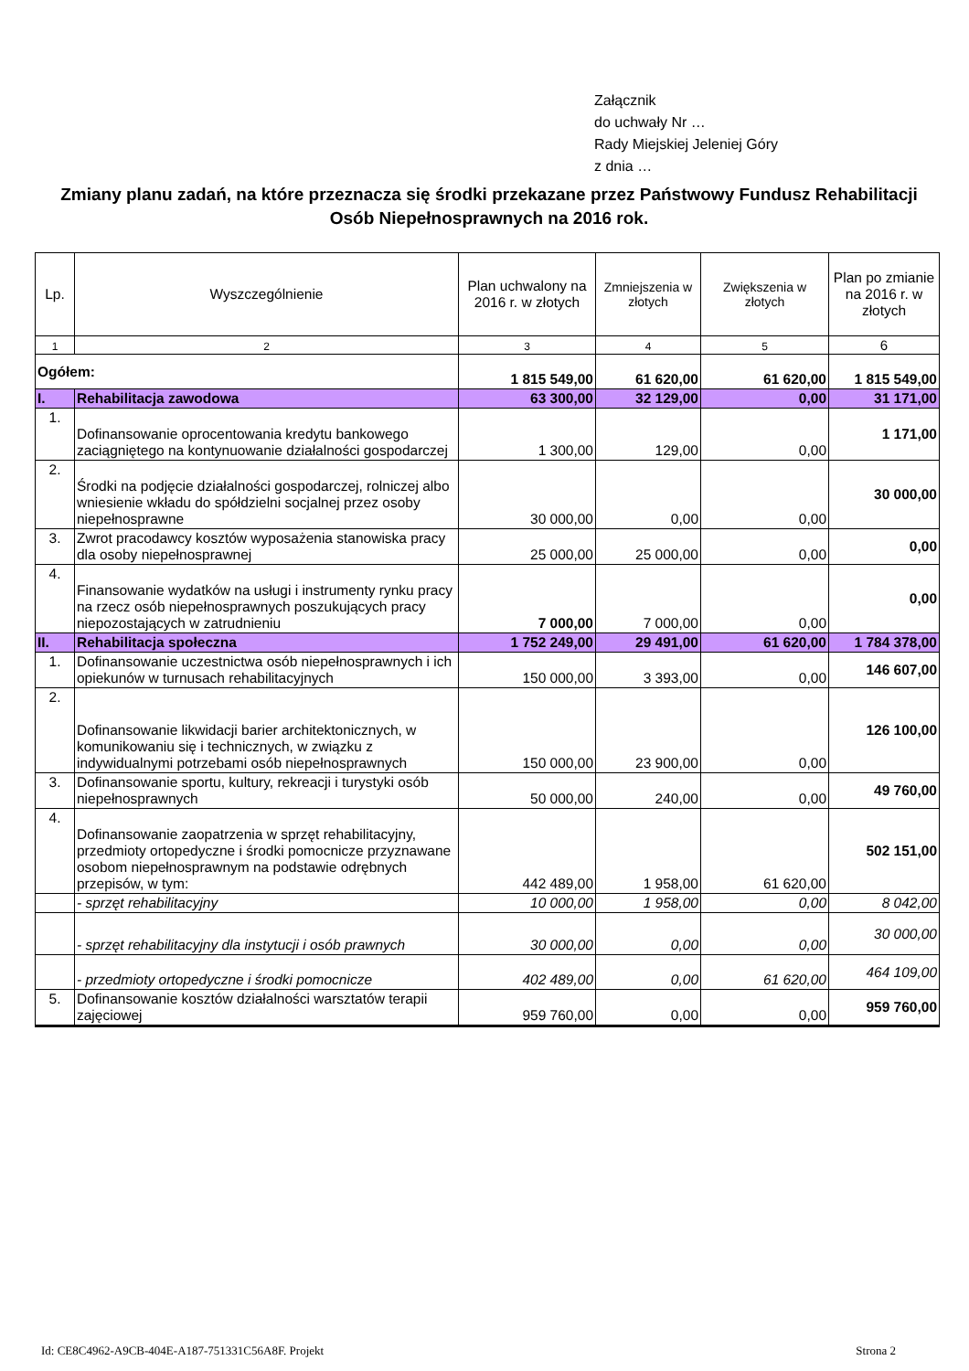Załącznik
do uchwały Nr …
Rady Miejskiej Jeleniej Góry
z dnia …
Zmiany planu zadań, na które przeznacza się środki przekazane przez Państwowy Fundusz Rehabilitacji Osób Niepełnosprawnych na 2016 rok.
| Lp. | Wyszczególnienie | Plan uchwalony na 2016 r. w złotych | Zmniejszenia w złotych | Zwiększenia w złotych | Plan po zmianie na 2016 r. w złotych |
| --- | --- | --- | --- | --- | --- |
| 1 | 2 | 3 | 4 | 5 | 6 |
| Ogółem: | | 1 815 549,00 | 61 620,00 | 61 620,00 | 1 815 549,00 |
| I. | Rehabilitacja zawodowa | 63 300,00 | 32 129,00 | 0,00 | 31 171,00 |
| 1. | Dofinansowanie oprocentowania kredytu bankowego zaciągniętego na kontynuowanie działalności gospodarczej | 1 300,00 | 129,00 | 0,00 | 1 171,00 |
| 2. | Środki na podjęcie działalności gospodarczej, rolniczej albo wniesienie wkładu do spółdzielni socjalnej przez osoby niepełnosprawne | 30 000,00 | 0,00 | 0,00 | 30 000,00 |
| 3. | Zwrot pracodawcy kosztów wyposażenia stanowiska pracy dla osoby niepełnosprawnej | 25 000,00 | 25 000,00 | 0,00 | 0,00 |
| 4. | Finansowanie wydatków na usługi i instrumenty rynku pracy na rzecz osób niepełnosprawnych poszukujących pracy niepozostających w zatrudnieniu | 7 000,00 | 7 000,00 | 0,00 | 0,00 |
| II. | Rehabilitacja społeczna | 1 752 249,00 | 29 491,00 | 61 620,00 | 1 784 378,00 |
| 1. | Dofinansowanie uczestnictwa osób niepełnosprawnych i ich opiekunów w turnusach rehabilitacyjnych | 150 000,00 | 3 393,00 | 0,00 | 146 607,00 |
| 2. | Dofinansowanie likwidacji barier architektonicznych, w komunikowaniu się i technicznych, w związku z indywidualnymi potrzebami osób niepełnosprawnych | 150 000,00 | 23 900,00 | 0,00 | 126 100,00 |
| 3. | Dofinansowanie sportu, kultury, rekreacji i turystyki osób niepełnosprawnych | 50 000,00 | 240,00 | 0,00 | 49 760,00 |
| 4. | Dofinansowanie zaopatrzenia w sprzęt rehabilitacyjny, przedmioty ortopedyczne i środki pomocnicze przyznawane osobom niepełnosprawnym na podstawie odrębnych przepisów, w tym: | 442 489,00 | 1 958,00 | 61 620,00 | 502 151,00 |
| | - sprzęt rehabilitacyjny | 10 000,00 | 1 958,00 | 0,00 | 8 042,00 |
| | - sprzęt rehabilitacyjny dla instytucji i osób prawnych | 30 000,00 | 0,00 | 0,00 | 30 000,00 |
| | - przedmioty ortopedyczne i środki pomocnicze | 402 489,00 | 0,00 | 61 620,00 | 464 109,00 |
| 5. | Dofinansowanie kosztów działalności warsztatów terapii zajęciowej | 959 760,00 | 0,00 | 0,00 | 959 760,00 |
Id: CE8C4962-A9CB-404E-A187-751331C56A8F. Projekt Strona 2